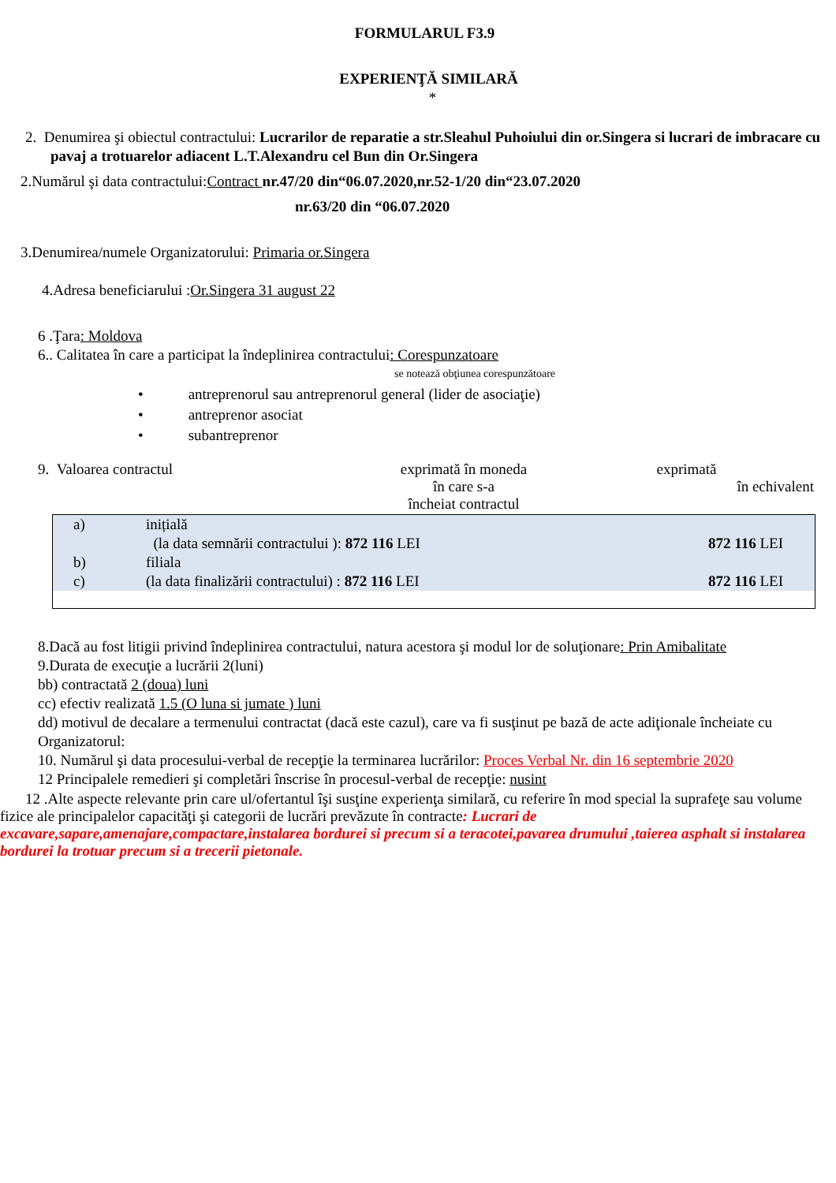FORMULARUL F3.9
EXPERIENŢĂ SIMILARĂ
*
2. Denumirea şi obiectul contractului: Lucrarilor de reparatie a str.Sleahul Puhoiului din or.Singera si lucrari de imbracare cu pavaj a trotuarelor adiacent L.T.Alexandru cel Bun din Or.Singera
2.Numărul şi data contractului:Contract nr.47/20 din“06.07.2020,nr.52-1/20 din“23.07.2020
nr.63/20 din “06.07.2020
3.Denumirea/numele Organizatorului: Primaria or.Singera
4.Adresa beneficiarului :Or.Singera 31 august 22
6 .Ţara: Moldova
6.. Calitatea în care a participat la îndeplinirea contractului: Corespunzatoare
se notează obţiunea corespunzătoare
• antreprenorul sau antreprenorul general (lider de asociaţie)
• antreprenor asociat
• subantreprenor
9. Valoarea contractul exprimată în moneda
în care s-a
încheiat contractul
exprimată
în echivalent
| a) | inițială | |
| | (la data semnării contractului ): 872 116 LEI | 872 116 LEI |
| b) | filiala | |
| c) | (la data finalizării contractului) : 872 116 LEI | 872 116 LEI |
8.Dacă au fost litigii privind îndeplinirea contractului, natura acestora şi modul lor de soluţionare: Prin Amibalitate
9.Durata de execuţie a lucrării 2(luni)
bb) contractată 2 (doua) luni
cc) efectiv realizată 1.5 (O luna si jumate ) luni
dd) motivul de decalare a termenului contractat (dacă este cazul), care va fi susţinut pe bază de acte adiţionale încheiate cu Organizatorul:
10. Numărul şi data procesului-verbal de recepţie la terminarea lucrărilor: Proces Verbal Nr. din 16 septembrie 2020
12 Principalele remedieri şi completări înscrise în procesul-verbal de recepţie: nusint
12 .Alte aspecte relevante prin care ul/ofertantul îşi susţine experienţa similară, cu referire în mod special la suprafeţe sau volume fizice ale principalelor capacităţi şi categorii de lucrări prevăzute în contracte: Lucrari de excavare,sapare,amenajare,compactare,instalarea bordurei si precum si a teracotei,pavarea drumului ,taierea asphalt si instalarea bordurei la trotuar precum si a trecerii pietonale.